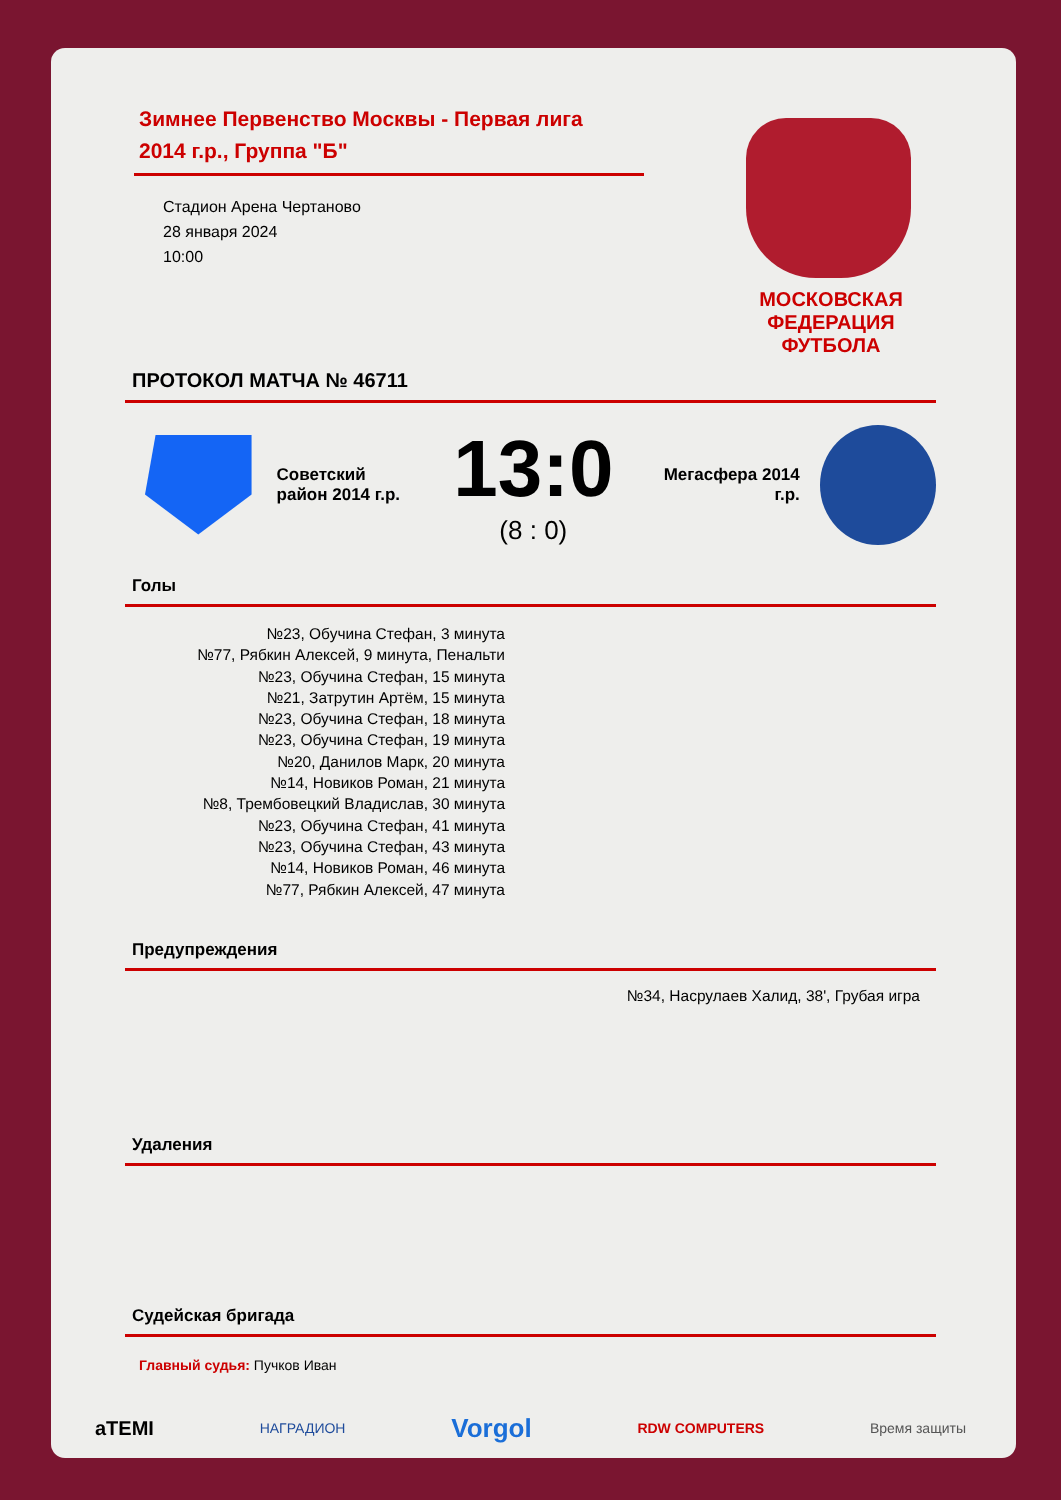Зимнее Первенство Москвы - Первая лига 2014 г.р., Группа "Б"
Стадион Арена Чертаново
28 января 2024
10:00
МОСКОВСКАЯ ФЕДЕРАЦИЯ ФУТБОЛА
ПРОТОКОЛ МАТЧА № 46711
Советский район 2014 г.р.
13:0
(8 : 0)
Мегасфера 2014 г.р.
Голы
№23, Обучина Стефан, 3 минута
№77, Рябкин Алексей, 9 минута, Пенальти
№23, Обучина Стефан, 15 минута
№21, Затрутин Артём, 15 минута
№23, Обучина Стефан, 18 минута
№23, Обучина Стефан, 19 минута
№20, Данилов Марк, 20 минута
№14, Новиков Роман, 21 минута
№8, Трембовецкий Владислав, 30 минута
№23, Обучина Стефан, 41 минута
№23, Обучина Стефан, 43 минута
№14, Новиков Роман, 46 минута
№77, Рябкин Алексей, 47 минута
Предупреждения
№34, Насрулаев Халид, 38', Грубая игра
Удаления
Судейская бригада
Главный судья: Пучков Иван
aTEMI НАГРАДИОН Vorgol RDW COMPUTERS Время защиты